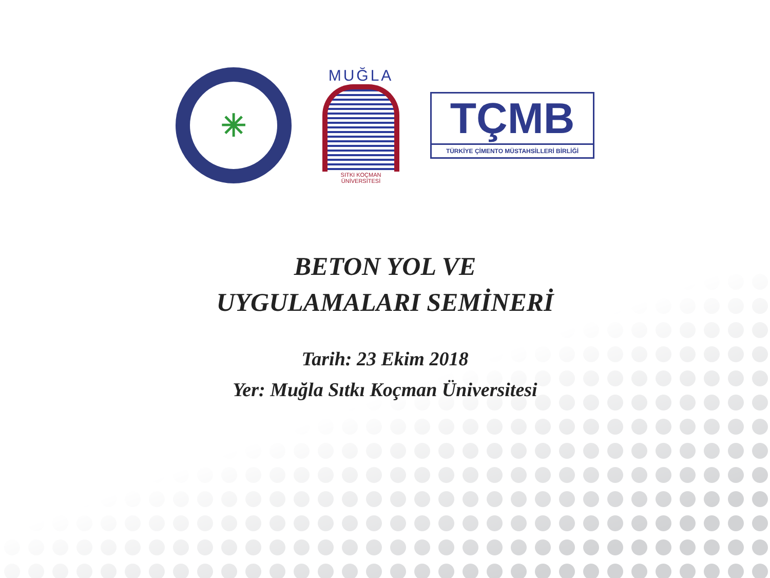✳
MUĞLA
SITKI KOÇMAN ÜNİVERSİTESİ
TÇMB
TÜRKİYE ÇİMENTO MÜSTAHSİLLERİ BİRLİĞİ
BETON YOL VE
UYGULAMALARI SEMİNERİ
Tarih: 23 Ekim 2018
Yer: Muğla Sıtkı Koçman Üniversitesi